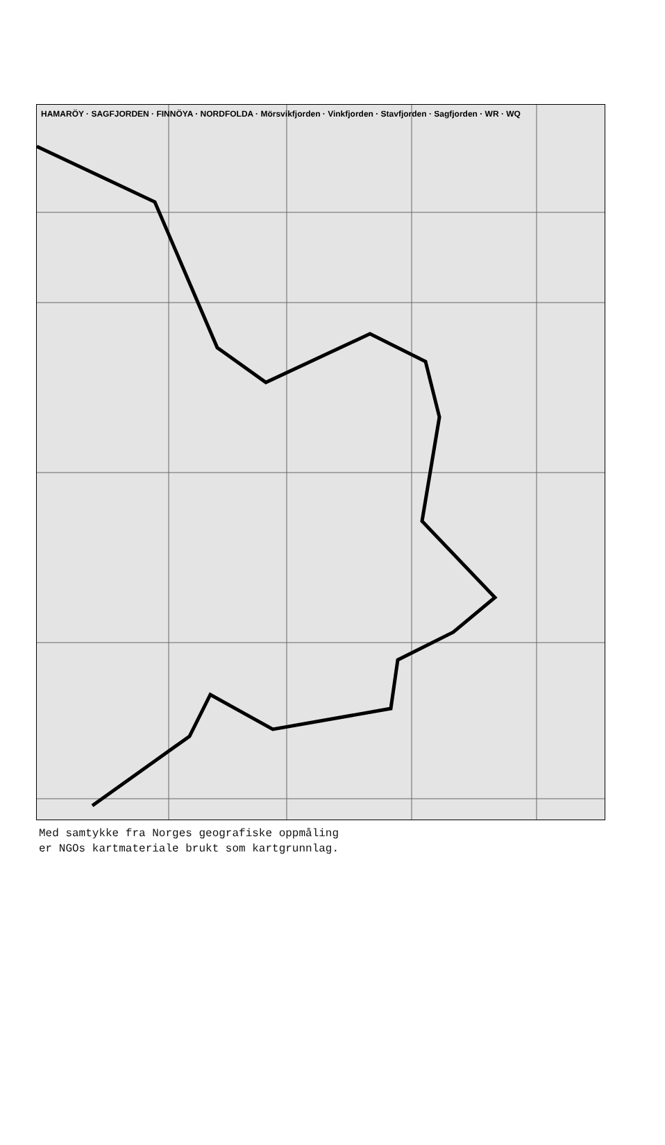HAMARÖY · SAGFJORDEN · FINNÖYA · NORDFOLDA · Mörsvikfjorden · Vinkfjorden · Stavfjorden · Sagfjorden · WR · WQ
Med samtykke fra Norges geografiske oppmåling
er NGOs kartmateriale brukt som kartgrunnlag.